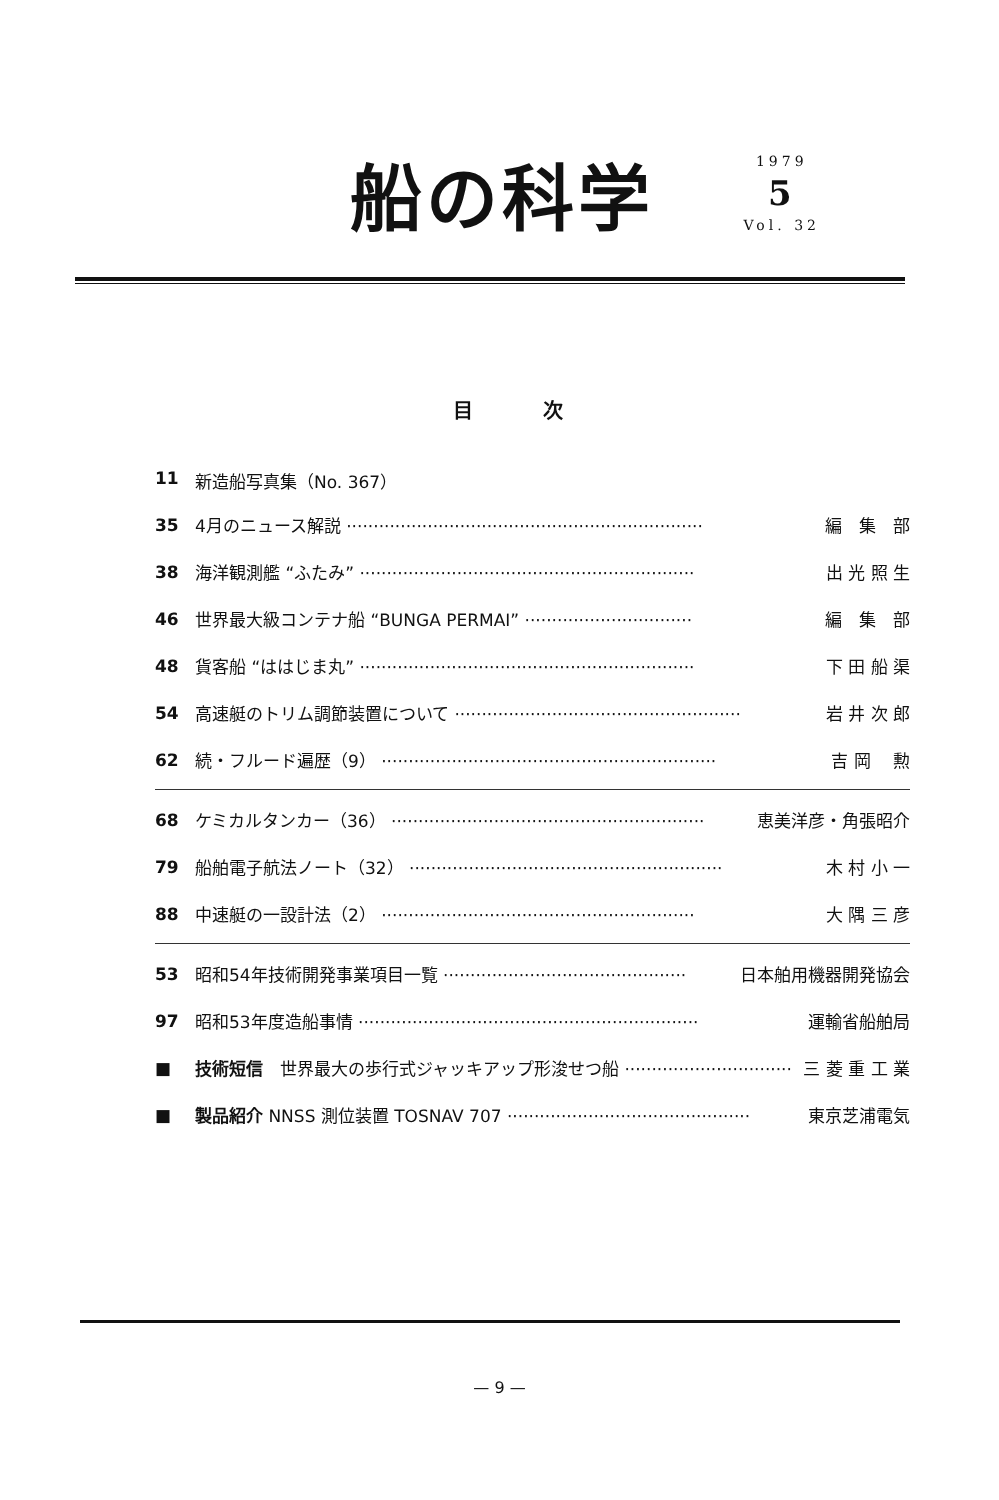船の科学
1979
5
Vol. 32
目次
11 新造船写真集（No. 367）
35 4月のニュース解説 ·································································· 編　集　部
38 海洋観測艦 “ふたみ” ······························································ 出 光 照 生
46 世界最大級コンテナ船 “BUNGA PERMAI” ······························· 編　集　部
48 貨客船 “ははじま丸” ······························································ 下 田 船 渠
54 高速艇のトリム調節装置について ····················································· 岩 井 次 郎
62 続・フルード遍歴（9） ······························································ 吉 岡　 勲
68 ケミカルタンカー（36） ·························································· 恵美洋彦・角張昭介
79 船舶電子航法ノート（32） ·························································· 木 村 小 一
88 中速艇の一設計法（2） ·························································· 大 隅 三 彦
53 昭和54年技術開発事業項目一覧 ············································· 日本舶用機器開発協会
97 昭和53年度造船事情 ······························································· 運輸省船舶局
■ 技術短信　世界最大の歩行式ジャッキアップ形浚せつ船 ······························· 三 菱 重 工 業
■ 製品紹介 NNSS 測位装置 TOSNAV 707 ············································· 東京芝浦電気
— 9 —